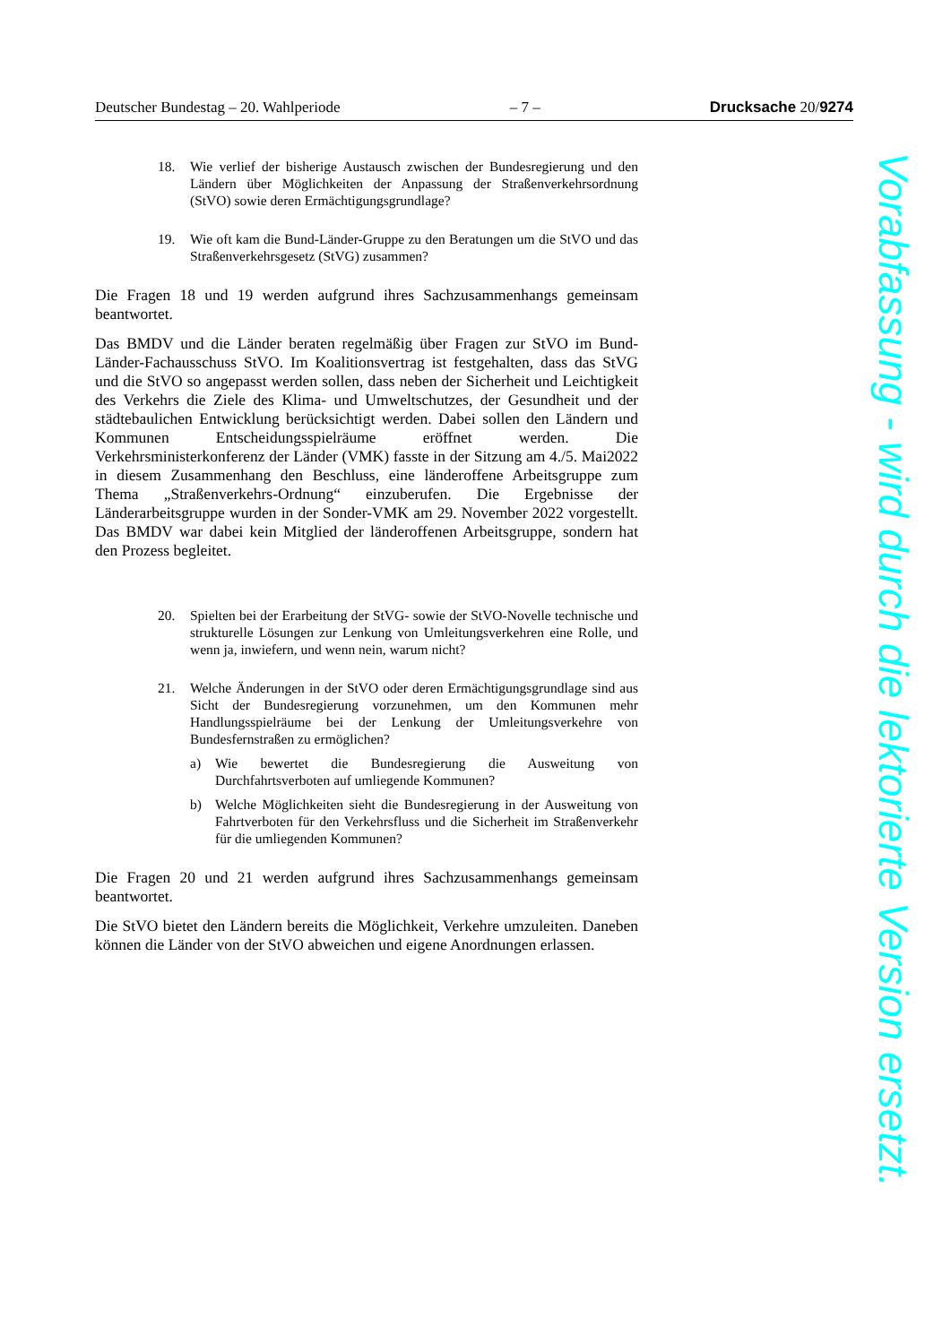Deutscher Bundestag – 20. Wahlperiode – 7 – Drucksache 20/9274
18. Wie verlief der bisherige Austausch zwischen der Bundesregierung und den Ländern über Möglichkeiten der Anpassung der Straßenverkehrsordnung (StVO) sowie deren Ermächtigungsgrundlage?
19. Wie oft kam die Bund-Länder-Gruppe zu den Beratungen um die StVO und das Straßenverkehrsgesetz (StVG) zusammen?
Die Fragen 18 und 19 werden aufgrund ihres Sachzusammenhangs gemeinsam beantwortet.
Das BMDV und die Länder beraten regelmäßig über Fragen zur StVO im Bund-Länder-Fachausschuss StVO. Im Koalitionsvertrag ist festgehalten, dass das StVG und die StVO so angepasst werden sollen, dass neben der Sicherheit und Leichtigkeit des Verkehrs die Ziele des Klima- und Umweltschutzes, der Gesundheit und der städtebaulichen Entwicklung berücksichtigt werden. Dabei sollen den Ländern und Kommunen Entscheidungsspielräume eröffnet werden. Die Verkehrsministerkonferenz der Länder (VMK) fasste in der Sitzung am 4./5. Mai2022 in diesem Zusammenhang den Beschluss, eine länderoffene Arbeitsgruppe zum Thema „Straßenverkehrs-Ordnung“ einzuberufen. Die Ergebnisse der Länderarbeitsgruppe wurden in der Sonder-VMK am 29. November 2022 vorgestellt. Das BMDV war dabei kein Mitglied der länderoffenen Arbeitsgruppe, sondern hat den Prozess begleitet.
20. Spielten bei der Erarbeitung der StVG- sowie der StVO-Novelle technische und strukturelle Lösungen zur Lenkung von Umleitungsverkehren eine Rolle, und wenn ja, inwiefern, und wenn nein, warum nicht?
21. Welche Änderungen in der StVO oder deren Ermächtigungsgrundlage sind aus Sicht der Bundesregierung vorzunehmen, um den Kommunen mehr Handlungsspielräume bei der Lenkung der Umleitungsverkehre von Bundesfernstraßen zu ermöglichen?
a) Wie bewertet die Bundesregierung die Ausweitung von Durchfahrtsverboten auf umliegende Kommunen?
b) Welche Möglichkeiten sieht die Bundesregierung in der Ausweitung von Fahrtverboten für den Verkehrsfluss und die Sicherheit im Straßenverkehr für die umliegenden Kommunen?
Die Fragen 20 und 21 werden aufgrund ihres Sachzusammenhangs gemeinsam beantwortet.
Die StVO bietet den Ländern bereits die Möglichkeit, Verkehre umzuleiten. Daneben können die Länder von der StVO abweichen und eigene Anordnungen erlassen.
Vorabfassung - wird durch die lektorierte Version ersetzt.